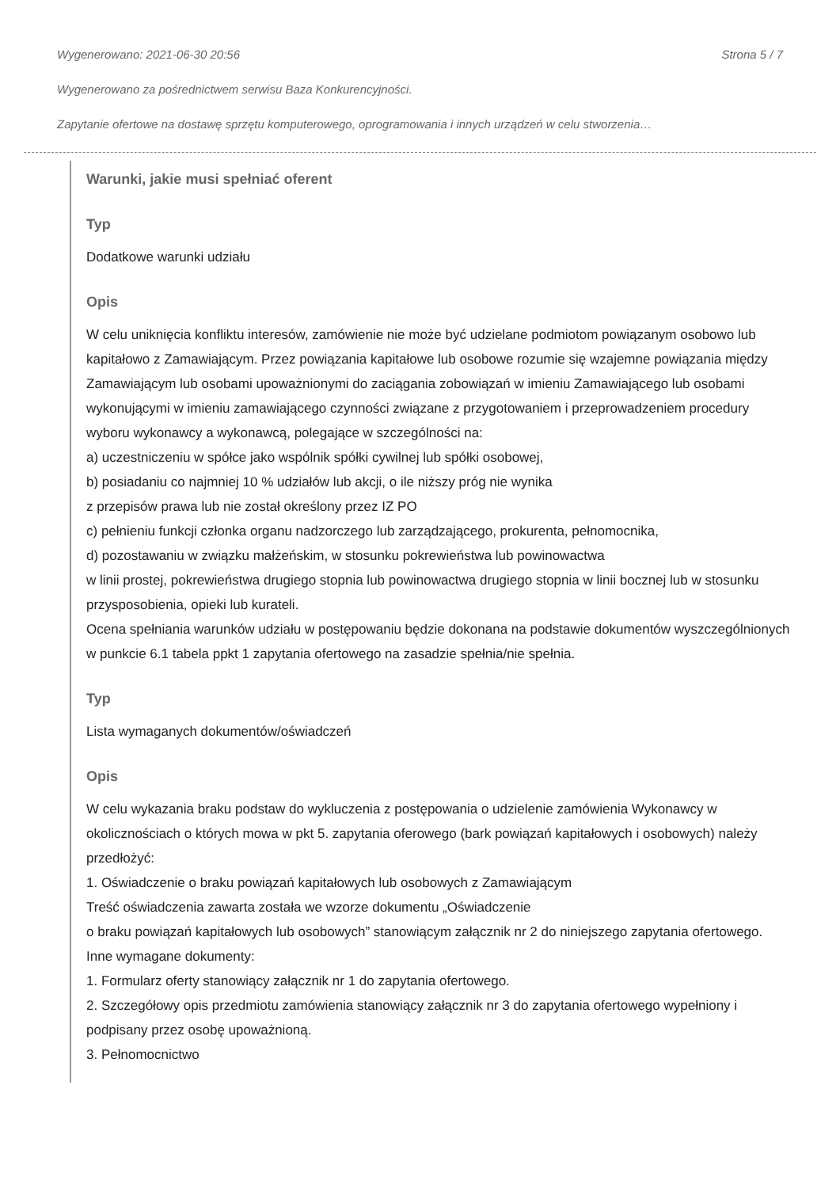Wygenerowano: 2021-06-30 20:56 Strona 5 / 7
Wygenerowano za pośrednictwem serwisu Baza Konkurencyjności.
Zapytanie ofertowe na dostawę sprzętu komputerowego, oprogramowania i innych urządzeń w celu stworzenia…
Warunki, jakie musi spełniać oferent
Typ
Dodatkowe warunki udziału
Opis
W celu uniknięcia konfliktu interesów, zamówienie nie może być udzielane podmiotom powiązanym osobowo lub kapitałowo z Zamawiającym. Przez powiązania kapitałowe lub osobowe rozumie się wzajemne powiązania między Zamawiającym lub osobami upoważnionymi do zaciągania zobowiązań w imieniu Zamawiającego lub osobami wykonującymi w imieniu zamawiającego czynności związane z przygotowaniem i przeprowadzeniem procedury wyboru wykonawcy a wykonawcą, polegające w szczególności na:
a) uczestniczeniu w spółce jako wspólnik spółki cywilnej lub spółki osobowej,
b) posiadaniu co najmniej 10 % udziałów lub akcji, o ile niższy próg nie wynika
z przepisów prawa lub nie został określony przez IZ PO
c) pełnieniu funkcji członka organu nadzorczego lub zarządzającego, prokurenta, pełnomocnika,
d) pozostawaniu w związku małżeńskim, w stosunku pokrewieństwa lub powinowactwa
w linii prostej, pokrewieństwa drugiego stopnia lub powinowactwa drugiego stopnia w linii bocznej lub w stosunku przysposobienia, opieki lub kurateli.
Ocena spełniania warunków udziału w postępowaniu będzie dokonana na podstawie dokumentów wyszczególnionych w punkcie 6.1 tabela ppkt 1 zapytania ofertowego na zasadzie spełnia/nie spełnia.
Typ
Lista wymaganych dokumentów/oświadczeń
Opis
W celu wykazania braku podstaw do wykluczenia z postępowania o udzielenie zamówienia Wykonawcy w okolicznościach o których mowa w pkt 5. zapytania oferowego (bark powiązań kapitałowych i osobowych) należy przedłożyć:
1. Oświadczenie o braku powiązań kapitałowych lub osobowych z Zamawiającym
Treść oświadczenia zawarta została we wzorze dokumentu „Oświadczenie
o braku powiązań kapitałowych lub osobowych” stanowiącym załącznik nr 2 do niniejszego zapytania ofertowego.
Inne wymagane dokumenty:
1. Formularz oferty stanowiący załącznik nr 1 do zapytania ofertowego.
2. Szczegółowy opis przedmiotu zamówienia stanowiący załącznik nr 3 do zapytania ofertowego wypełniony i podpisany przez osobę upoważnioną.
3. Pełnomocnictwo